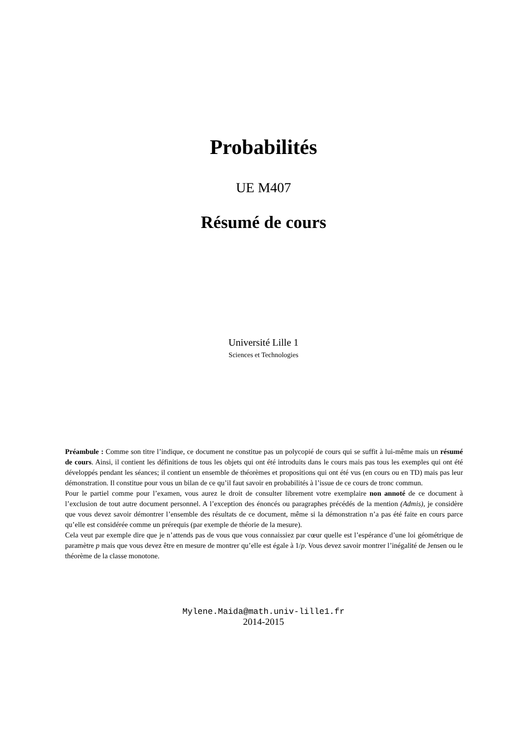Probabilités
UE M407
Résumé de cours
Université Lille 1
Sciences et Technologies
Préambule : Comme son titre l’indique, ce document ne constitue pas un polycopié de cours qui se suffit à lui-même mais un résumé de cours. Ainsi, il contient les définitions de tous les objets qui ont été introduits dans le cours mais pas tous les exemples qui ont été développés pendant les séances; il contient un ensemble de théorèmes et propositions qui ont été vus (en cours ou en TD) mais pas leur démonstration. Il constitue pour vous un bilan de ce qu’il faut savoir en probabilités à l’issue de ce cours de tronc commun.
Pour le partiel comme pour l’examen, vous aurez le droit de consulter librement votre exemplaire non annoté de ce document à l’exclusion de tout autre document personnel. A l’exception des énoncés ou paragraphes précédés de la mention (Admis), je considère que vous devez savoir démontrer l’ensemble des résultats de ce document, même si la démonstration n’a pas été faite en cours parce qu’elle est considérée comme un prérequis (par exemple de théorie de la mesure).
Cela veut par exemple dire que je n’attends pas de vous que vous connaissiez par cœur quelle est l’espérance d’une loi géométrique de paramètre p mais que vous devez être en mesure de montrer qu’elle est égale à 1/p. Vous devez savoir montrer l’inégalité de Jensen ou le théorème de la classe monotone.
Mylene.Maida@math.univ-lille1.fr
2014-2015